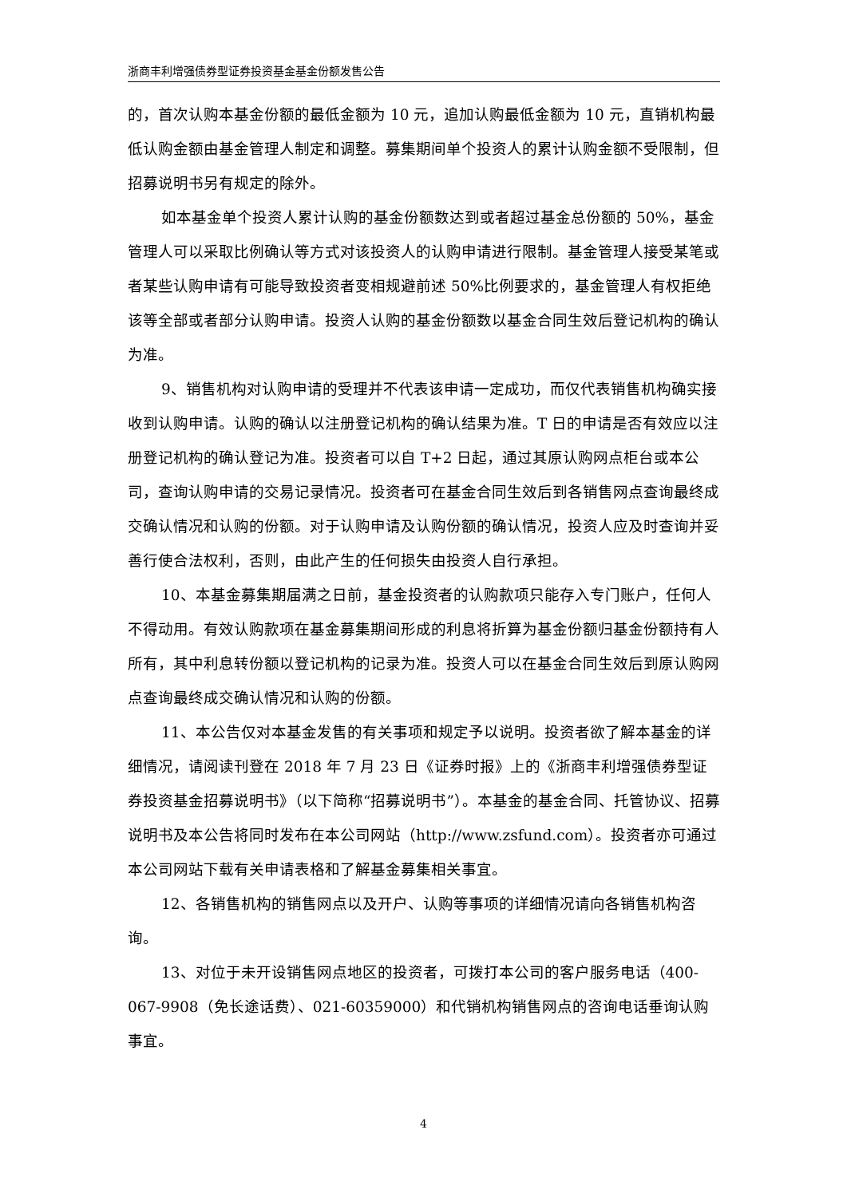浙商丰利增强债券型证券投资基金基金份额发售公告
的，首次认购本基金份额的最低金额为 10 元，追加认购最低金额为 10 元，直销机构最低认购金额由基金管理人制定和调整。募集期间单个投资人的累计认购金额不受限制，但招募说明书另有规定的除外。
如本基金单个投资人累计认购的基金份额数达到或者超过基金总份额的 50%，基金管理人可以采取比例确认等方式对该投资人的认购申请进行限制。基金管理人接受某笔或者某些认购申请有可能导致投资者变相规避前述 50%比例要求的，基金管理人有权拒绝该等全部或者部分认购申请。投资人认购的基金份额数以基金合同生效后登记机构的确认为准。
9、销售机构对认购申请的受理并不代表该申请一定成功，而仅代表销售机构确实接收到认购申请。认购的确认以注册登记机构的确认结果为准。T 日的申请是否有效应以注册登记机构的确认登记为准。投资者可以自 T+2 日起，通过其原认购网点柜台或本公司，查询认购申请的交易记录情况。投资者可在基金合同生效后到各销售网点查询最终成交确认情况和认购的份额。对于认购申请及认购份额的确认情况，投资人应及时查询并妥善行使合法权利，否则，由此产生的任何损失由投资人自行承担。
10、本基金募集期届满之日前，基金投资者的认购款项只能存入专门账户，任何人不得动用。有效认购款项在基金募集期间形成的利息将折算为基金份额归基金份额持有人所有，其中利息转份额以登记机构的记录为准。投资人可以在基金合同生效后到原认购网点查询最终成交确认情况和认购的份额。
11、本公告仅对本基金发售的有关事项和规定予以说明。投资者欲了解本基金的详细情况，请阅读刊登在 2018 年 7 月 23 日《证券时报》上的《浙商丰利增强债券型证券投资基金招募说明书》（以下简称“招募说明书”）。本基金的基金合同、托管协议、招募说明书及本公告将同时发布在本公司网站（http://www.zsfund.com）。投资者亦可通过本公司网站下载有关申请表格和了解基金募集相关事宜。
12、各销售机构的销售网点以及开户、认购等事项的详细情况请向各销售机构咨询。
13、对位于未开设销售网点地区的投资者，可拨打本公司的客户服务电话（400-067-9908（免长途话费）、021-60359000）和代销机构销售网点的咨询电话垂询认购事宜。
4